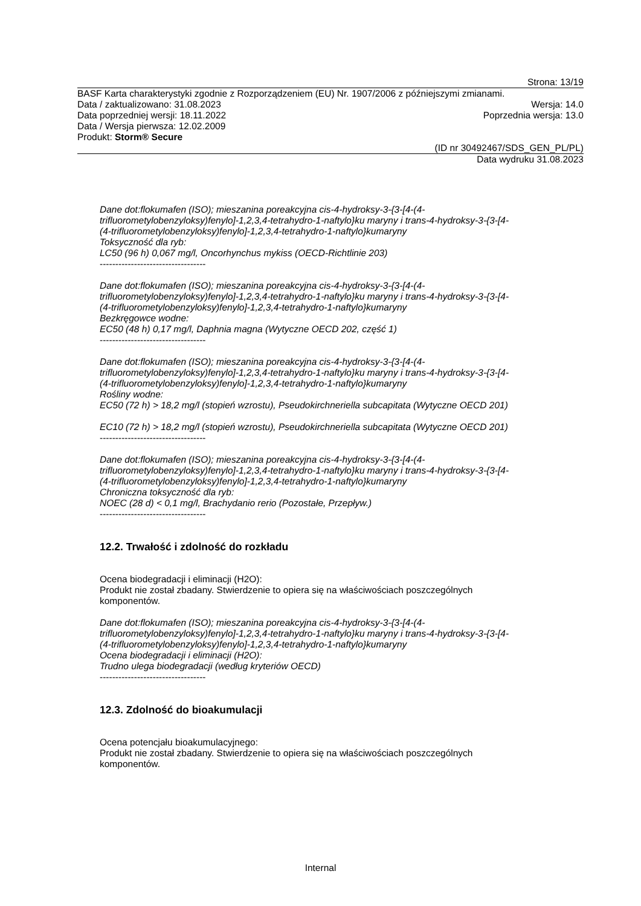Strona: 13/19
BASF Karta charakterystyki zgodnie z Rozporządzeniem (EU) Nr. 1907/2006 z późniejszymi zmianami.
Data / zaktualizowano: 31.08.2023 Wersja: 14.0
Data poprzedniej wersji: 18.11.2022 Poprzednia wersja: 13.0
Data / Wersja pierwsza: 12.02.2009
Produkt: Storm® Secure
(ID nr 30492467/SDS_GEN_PL/PL)
Data wydruku 31.08.2023
Dane dot:flokumafen (ISO); mieszanina poreakcyjna cis-4-hydroksy-3-{3-[4-(4-
trifluorometylobenzyloksy)fenylo]-1,2,3,4-tetrahydro-1-naftylo}ku maryny i trans-4-hydroksy-3-{3-[4-
(4-trifluorometylobenzyloksy)fenylo]-1,2,3,4-tetrahydro-1-naftylo}kumaryny
Toksyczność dla ryb:
LC50 (96 h) 0,067 mg/l, Oncorhynchus mykiss (OECD-Richtlinie 203)
----------------------------------
Dane dot:flokumafen (ISO); mieszanina poreakcyjna cis-4-hydroksy-3-{3-[4-(4-
trifluorometylobenzyloksy)fenylo]-1,2,3,4-tetrahydro-1-naftylo}ku maryny i trans-4-hydroksy-3-{3-[4-
(4-trifluorometylobenzyloksy)fenylo]-1,2,3,4-tetrahydro-1-naftylo}kumaryny
Bezkręgowce wodne:
EC50 (48 h) 0,17 mg/l, Daphnia magna (Wytyczne OECD 202, część 1)
----------------------------------
Dane dot:flokumafen (ISO); mieszanina poreakcyjna cis-4-hydroksy-3-{3-[4-(4-
trifluorometylobenzyloksy)fenylo]-1,2,3,4-tetrahydro-1-naftylo}ku maryny i trans-4-hydroksy-3-{3-[4-
(4-trifluorometylobenzyloksy)fenylo]-1,2,3,4-tetrahydro-1-naftylo}kumaryny
Rośliny wodne:
EC50 (72 h) > 18,2 mg/l (stopień wzrostu), Pseudokirchneriella subcapitata (Wytyczne OECD 201)
EC10 (72 h) > 18,2 mg/l (stopień wzrostu), Pseudokirchneriella subcapitata (Wytyczne OECD 201)
----------------------------------
Dane dot:flokumafen (ISO); mieszanina poreakcyjna cis-4-hydroksy-3-{3-[4-(4-
trifluorometylobenzyloksy)fenylo]-1,2,3,4-tetrahydro-1-naftylo}ku maryny i trans-4-hydroksy-3-{3-[4-
(4-trifluorometylobenzyloksy)fenylo]-1,2,3,4-tetrahydro-1-naftylo}kumaryny
Chroniczna toksyczność dla ryb:
NOEC (28 d) < 0,1 mg/l, Brachydanio rerio (Pozostałe, Przepływ.)
----------------------------------
12.2. Trwałość i zdolność do rozkładu
Ocena biodegradacji i eliminacji (H2O):
Produkt nie został zbadany. Stwierdzenie to opiera się na właściwościach poszczególnych
komponentów.
Dane dot:flokumafen (ISO); mieszanina poreakcyjna cis-4-hydroksy-3-{3-[4-(4-
trifluorometylobenzyloksy)fenylo]-1,2,3,4-tetrahydro-1-naftylo}ku maryny i trans-4-hydroksy-3-{3-[4-
(4-trifluorometylobenzyloksy)fenylo]-1,2,3,4-tetrahydro-1-naftylo}kumaryny
Ocena biodegradacji i eliminacji (H2O):
Trudno ulega biodegradacji (według kryteriów OECD)
----------------------------------
12.3. Zdolność do bioakumulacji
Ocena potencjału bioakumulacyjnego:
Produkt nie został zbadany. Stwierdzenie to opiera się na właściwościach poszczególnych
komponentów.
Internal